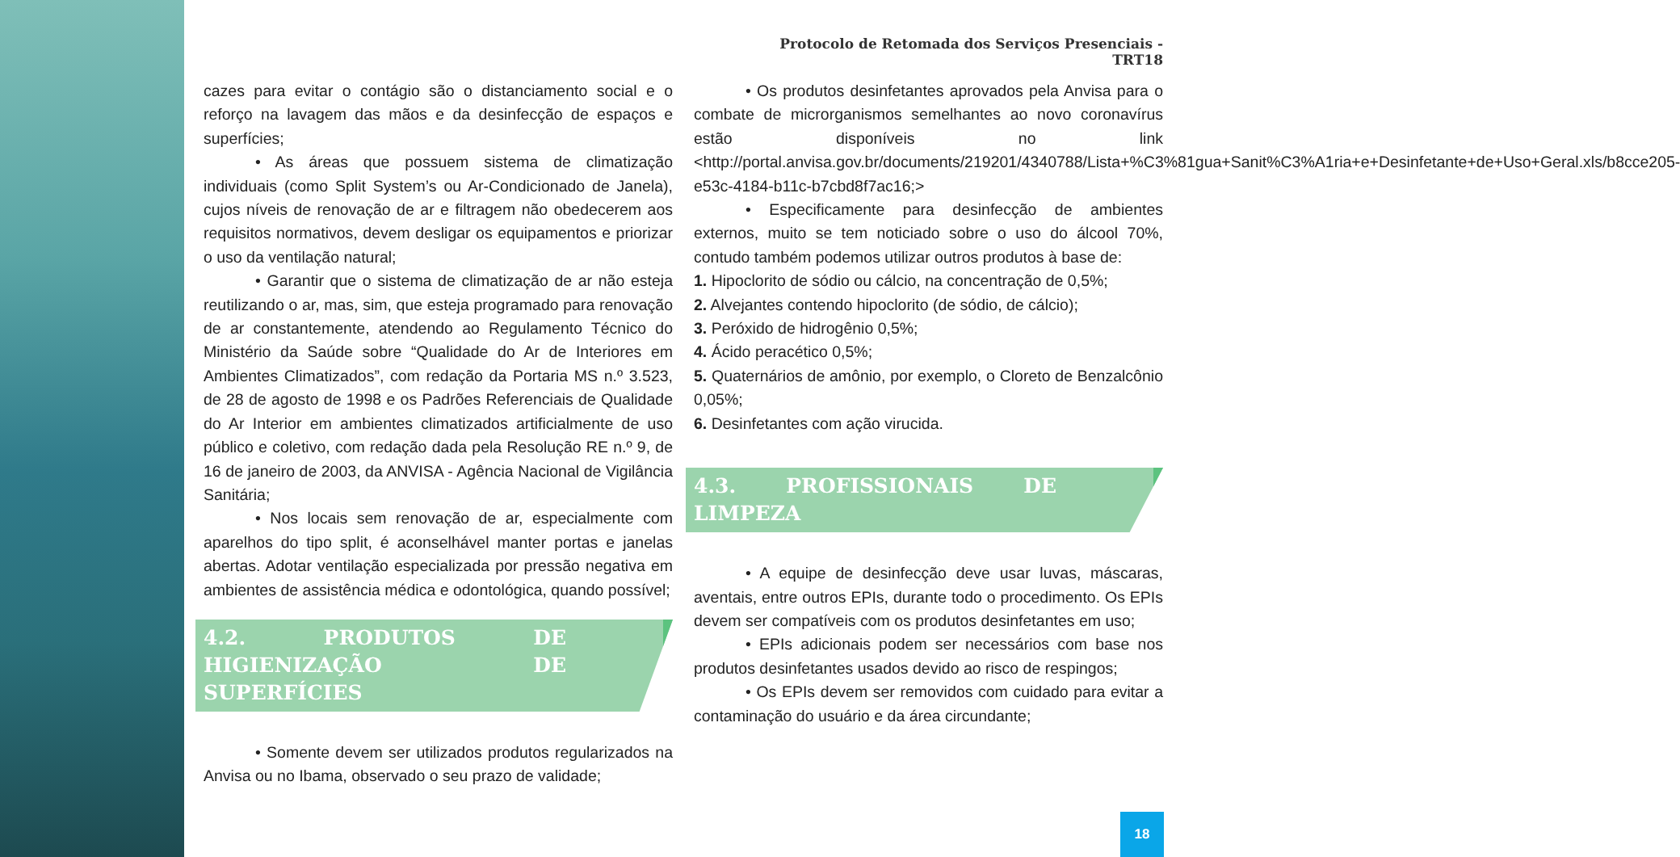Protocolo de Retomada dos Serviços Presenciais - TRT18
cazes para evitar o contágio são o distanciamento social e o reforço na lavagem das mãos e da desinfecção de espaços e superfícies;
• As áreas que possuem sistema de climatização individuais (como Split System’s ou Ar-Condicionado de Janela), cujos níveis de renovação de ar e filtragem não obedecerem aos requisitos normativos, devem desligar os equipamentos e priorizar o uso da ventilação natural;
• Garantir que o sistema de climatização de ar não esteja reutilizando o ar, mas, sim, que esteja programado para renovação de ar constantemente, atendendo ao Regulamento Técnico do Ministério da Saúde sobre “Qualidade do Ar de Interiores em Ambientes Climatizados”, com redação da Portaria MS n.º 3.523, de 28 de agosto de 1998 e os Padrões Referenciais de Qualidade do Ar Interior em ambientes climatizados artificialmente de uso público e coletivo, com redação dada pela Resolução RE n.º 9, de 16 de janeiro de 2003, da ANVISA - Agência Nacional de Vigilância Sanitária;
• Nos locais sem renovação de ar, especialmente com aparelhos do tipo split, é aconselhável manter portas e janelas abertas. Adotar ventilação especializada por pressão negativa em ambientes de assistência médica e odontológica, quando possível;
4.2. PRODUTOS DE HIGIENIZAÇÃO DE SUPERFÍCIES
• Somente devem ser utilizados produtos regularizados na Anvisa ou no Ibama, observado o seu prazo de validade;
• Os produtos desinfetantes aprovados pela Anvisa para o combate de microrganismos semelhantes ao novo coronavírus estão disponíveis no link <http://portal.anvisa.gov.br/documents/219201/4340788/Lista+%C3%81gua+Sanit%C3%A1ria+e+Desinfetante+de+Uso+Geral.xls/b8cce205-e53c-4184-b11c-b7cbd8f7ac16;>
• Especificamente para desinfecção de ambientes externos, muito se tem noticiado sobre o uso do álcool 70%, contudo também podemos utilizar outros produtos à base de:
1. Hipoclorito de sódio ou cálcio, na concentração de 0,5%;
2. Alvejantes contendo hipoclorito (de sódio, de cálcio);
3. Peróxido de hidrogênio 0,5%;
4. Ácido peracético 0,5%;
5. Quaternários de amônio, por exemplo, o Cloreto de Benzalcônio 0,05%;
6. Desinfetantes com ação virucida.
4.3. PROFISSIONAIS DE LIMPEZA
• A equipe de desinfecção deve usar luvas, máscaras, aventais, entre outros EPIs, durante todo o procedimento. Os EPIs devem ser compatíveis com os produtos desinfetantes em uso;
• EPIs adicionais podem ser necessários com base nos produtos desinfetantes usados devido ao risco de respingos;
• Os EPIs devem ser removidos com cuidado para evitar a contaminação do usuário e da área circundante;
18